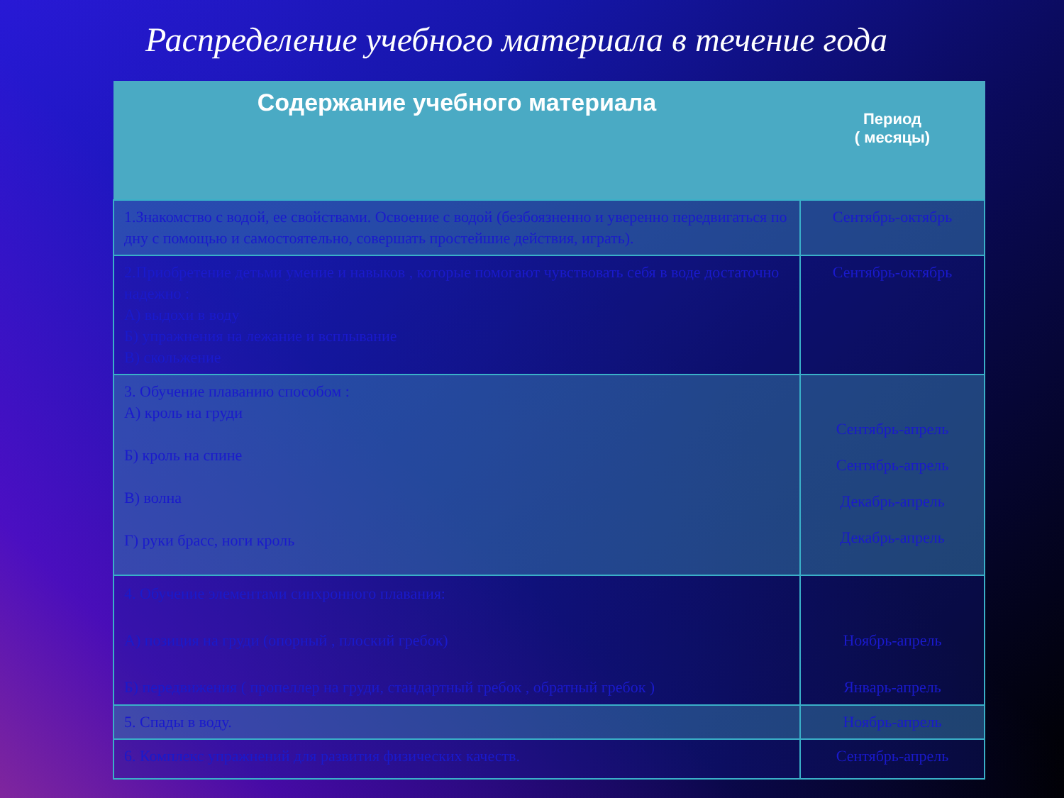Распределение учебного материала в течение года
| Содержание учебного материала | Период ( месяцы) |
| --- | --- |
| 1.Знакомство с водой, ее свойствами. Освоение с водой (безбоязненно и уверенно передвигаться по дну с помощью и самостоятельно, совершать простейшие действия, играть). | Сентябрь-октябрь |
| 2.Приобретение детьми умение и навыков , которые помогают чувствовать себя в воде достаточно надежно : А) выдохи в воду Б) упражнения на лежание и всплывание В) скольжение | Сентябрь-октябрь |
| 3. Обучение плаванию способом : А) кроль на груди Б) кроль на спине В) волна Г) руки брасс, ноги кроль | Сентябрь-апрель Сентябрь-апрель Декабрь-апрель Декабрь-апрель |
| 4. Обучение элементами синхронного плавания: А) позиция на груди (опорный , плоский гребок) Б) передвижения ( пропеллер на груди, стандартный гребок , обратный гребок ) | Ноябрь-апрель Январь-апрель |
| 5. Спады в воду. | Ноябрь-апрель |
| 6. Комплекс упражнений для развития физических качеств. | Сентябрь-апрель |